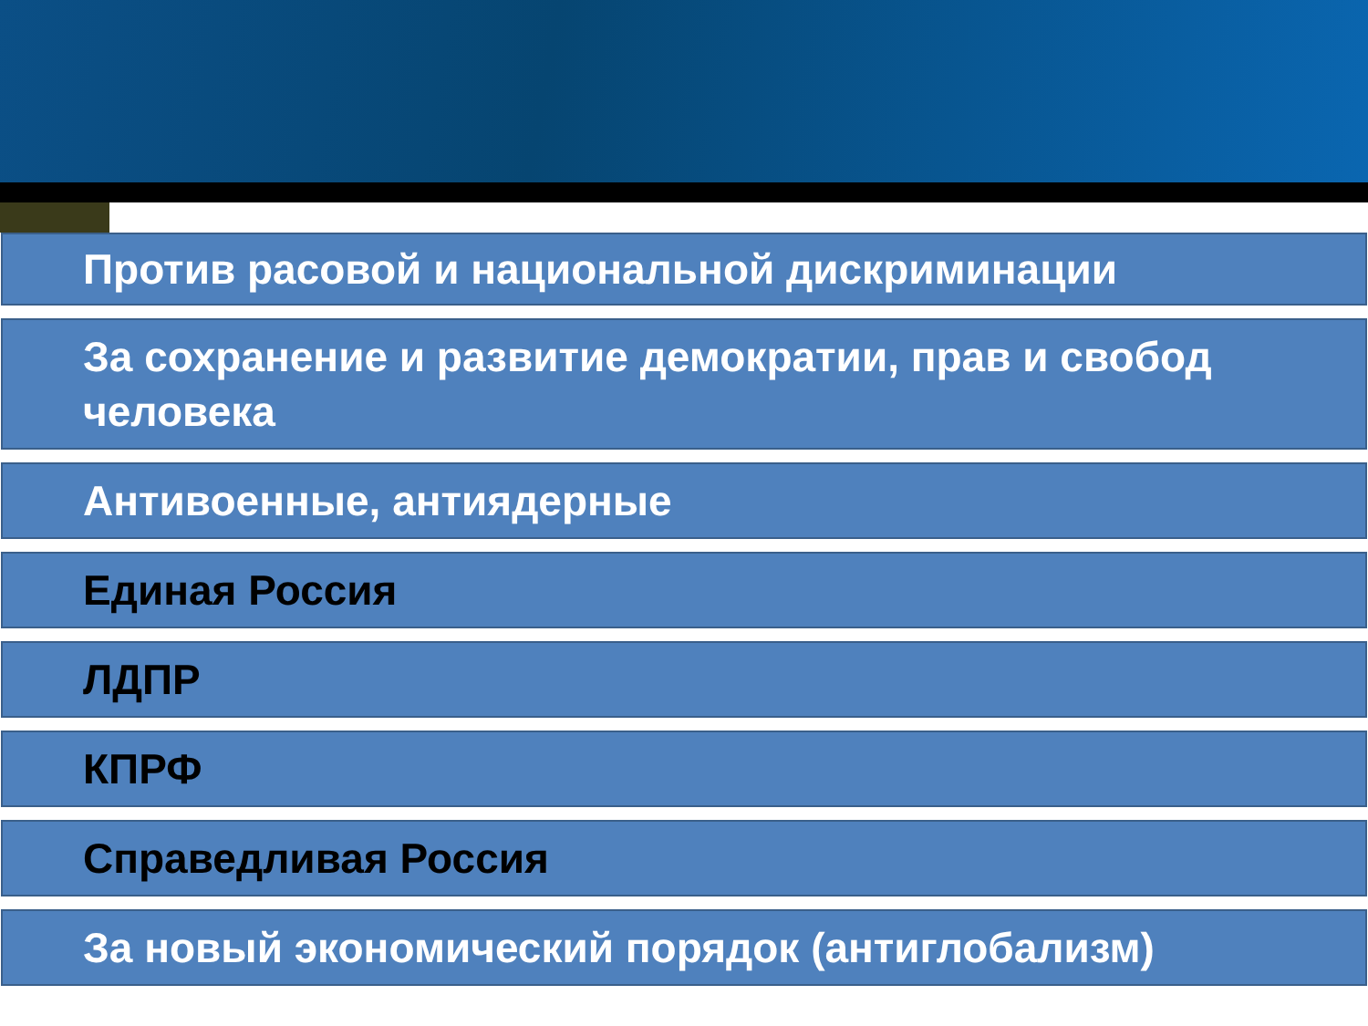Против расовой и национальной дискриминации
За сохранение и развитие демократии, прав и свобод человека
Антивоенные, антиядерные
Единая Россия
ЛДПР
КПРФ
Справедливая Россия
За новый экономический порядок (антиглобализм)